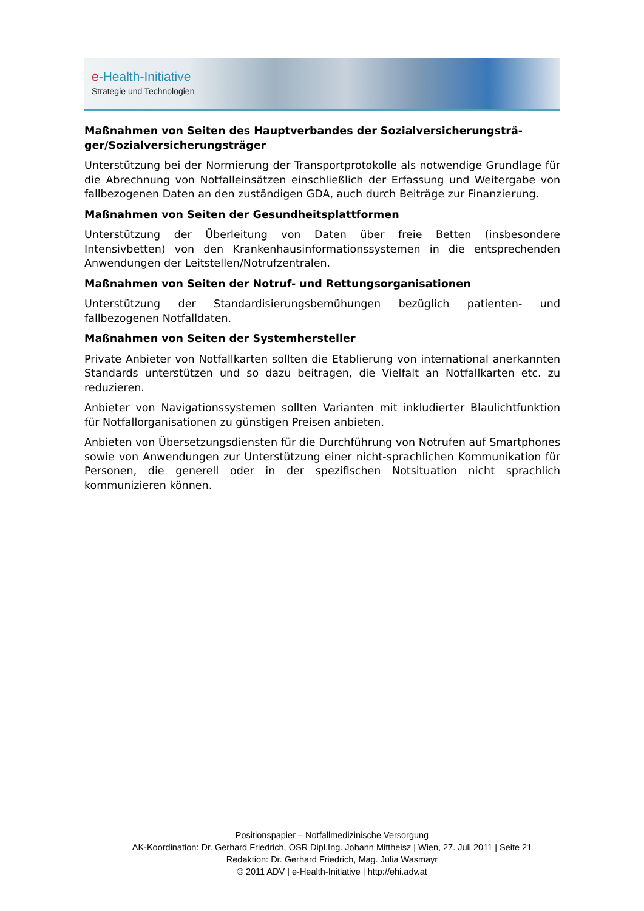e-Health-Initiative
Strategie und Technologien
Maßnahmen von Seiten des Hauptverbandes der Sozialversicherungsträ-ger/Sozialversicherungsträger
Unterstützung bei der Normierung der Transportprotokolle als notwendige Grundlage für die Abrechnung von Notfalleinsätzen einschließlich der Erfassung und Weitergabe von fallbezogenen Daten an den zuständigen GDA, auch durch Beiträge zur Finanzierung.
Maßnahmen von Seiten der Gesundheitsplattformen
Unterstützung der Überleitung von Daten über freie Betten (insbesondere Intensivbetten) von den Krankenhausinformationssystemen in die entsprechenden Anwendungen der Leitstellen/Notrufzentralen.
Maßnahmen von Seiten der Notruf- und Rettungsorganisationen
Unterstützung der Standardisierungsbemühungen bezüglich patienten- und fallbezogenen Notfalldaten.
Maßnahmen von Seiten der Systemhersteller
Private Anbieter von Notfallkarten sollten die Etablierung von international anerkannten Standards unterstützen und so dazu beitragen, die Vielfalt an Notfallkarten etc. zu reduzieren.
Anbieter von Navigationssystemen sollten Varianten mit inkludierter Blaulichtfunktion für Notfallorganisationen zu günstigen Preisen anbieten.
Anbieten von Übersetzungsdiensten für die Durchführung von Notrufen auf Smartphones sowie von Anwendungen zur Unterstützung einer nicht-sprachlichen Kommunikation für Personen, die generell oder in der spezifischen Notsituation nicht sprachlich kommunizieren können.
Positionspapier – Notfallmedizinische Versorgung
AK-Koordination: Dr. Gerhard Friedrich, OSR Dipl.Ing. Johann Mittheisz | Wien, 27. Juli 2011 | Seite 21
Redaktion: Dr. Gerhard Friedrich, Mag. Julia Wasmayr
© 2011 ADV | e-Health-Initiative | http://ehi.adv.at